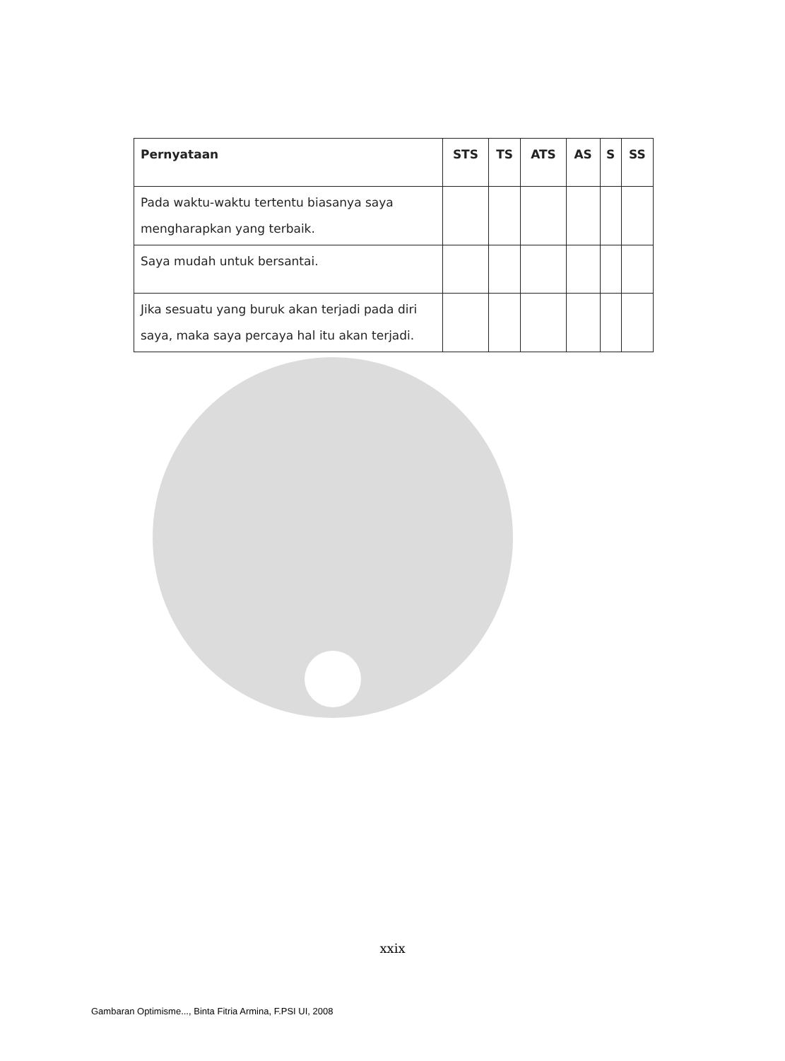| Pernyataan | STS | TS | ATS | AS | S | SS |
| --- | --- | --- | --- | --- | --- | --- |
| Pada waktu-waktu tertentu biasanya saya mengharapkan yang terbaik. | | | | | | |
| Saya mudah untuk bersantai. | | | | | | |
| Jika sesuatu yang buruk akan terjadi pada diri saya, maka saya percaya hal itu akan terjadi. | | | | | | |
xxix
Gambaran Optimisme..., Binta Fitria Armina, F.PSI UI, 2008